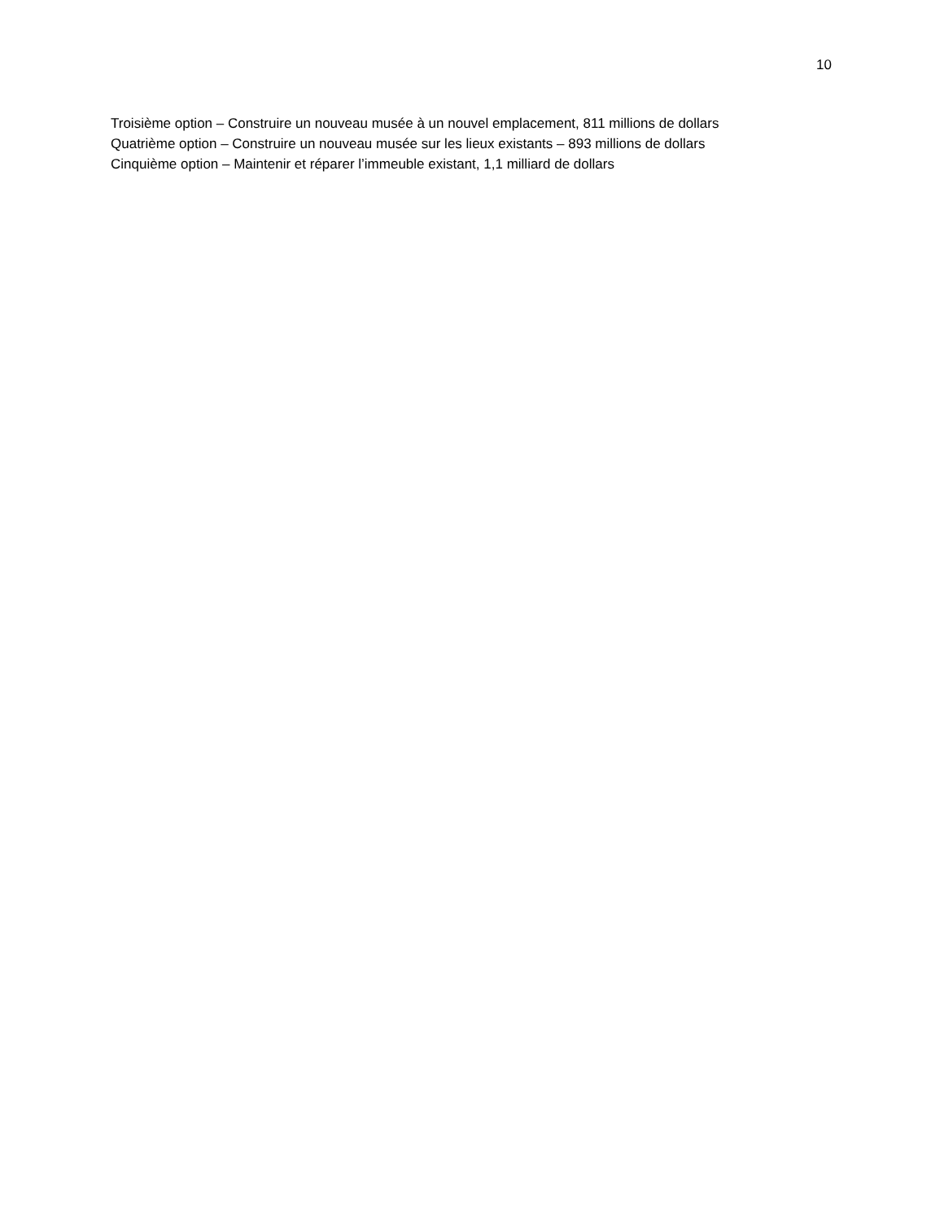10
Troisième option – Construire un nouveau musée à un nouvel emplacement, 811 millions de dollars
Quatrième option – Construire un nouveau musée sur les lieux existants – 893 millions de dollars
Cinquième option – Maintenir et réparer l’immeuble existant, 1,1 milliard de dollars